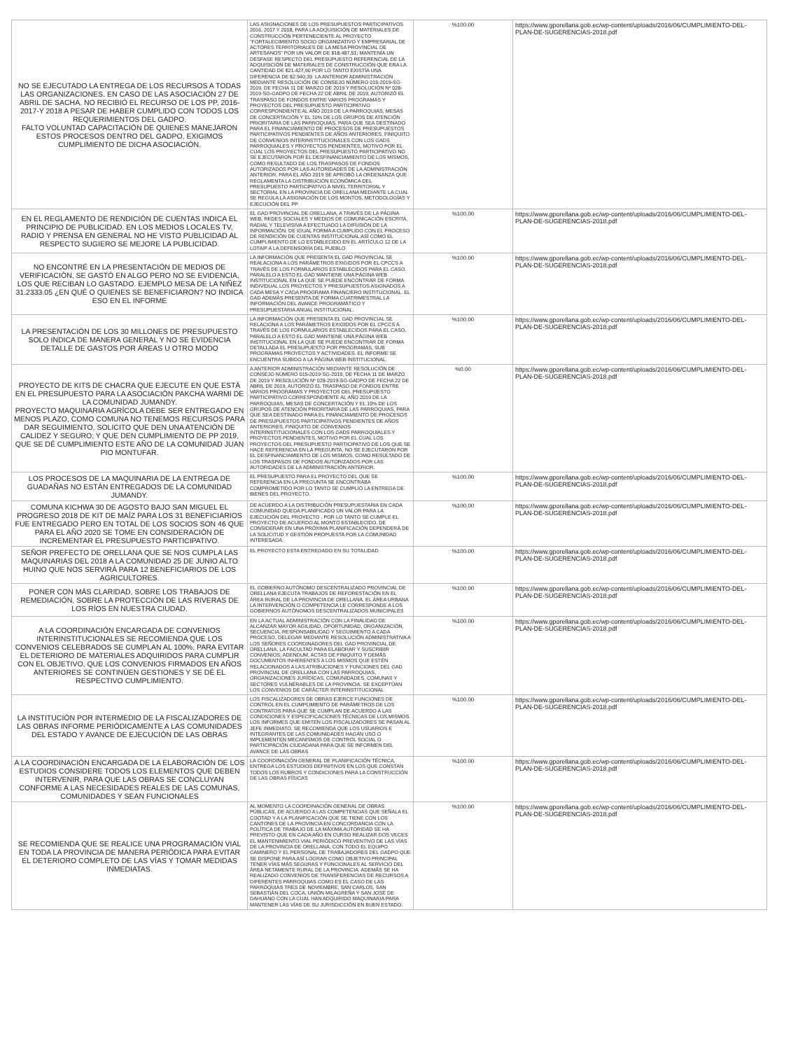| NO SE EJECUTADO LA ENTREGA DE LOS RECURSOS A TODAS LAS ORGANIZACIONES. EN CASO DE LAS ASOCIACIÓN 27 DE ABRIL DE SACHA. NO RECIBIÓ EL RECURSO DE LOS PP, 2016- 2017-Y 2018 A PESAR DE HABER CUMPLIDO CON TODOS LOS REQUERIMIENTOS DEL GADPO. FALTO VOLUNTAD CAPACITACIÓN DE QUIENES MANEJARON ESTOS PROCESOS DENTRO DEL GADPO, EXIGIMOS CUMPLIMIENTO DE DICHA ASOCIACIÓN. | LAS ASIGNACIONES DE LOS PRESUPUESTOS PARTICIPATIVOS 2016, 2017 Y 2018, PARA LA ADQUISICIÓN DE MATERIALES DE CONSTRUCCIÓN PERTENECIENTE AL PROYECTO "FORTALECIMIENTO SOCIO ORGANIZATIVO Y EMPRESARIAL DE ACTORES TERRITORIALES DE LA MESA PROVINCIAL DE ARTESANOS" POR UN VALOR DE $18.487,51; MANTENÍA UN DESFASE RESPECTO DEL PRESUPUESTO REFERENCIAL DE LA ADQUISICIÓN DE MATERIALES DE CONSTRUCCIÓN QUE ERA LA CANTIDAD DE $21.427,90 POR LO TANTO EXISTÍA UNA DIFERENCIA DE $2.940,39. LA ANTERIOR ADMINISTRACIÓN MEDIANTE RESOLUCIÓN DE CONSEJO NÚMERO 015-2019-SG-2019, DE FECHA 11 DE MARZO DE 2019 Y RESOLUCIÓN Nº 028-2019-SG-GADPO DE FECHA 22 DE ABRIL DE 2019, AUTORIZÓ EL TRASPASO DE FONDOS ENTRE VARIOS PROGRAMAS Y PROYECTOS DEL PRESUPUESTO PARTICIPATIVO CORRESPONDIENTE AL AÑO 2019 DE LA PARROQUIAS, MESAS DE CONCERTACIÓN Y EL 10% DE LOS GRUPOS DE ATENCIÓN PRIORITARIA DE LAS PARROQUIAS, PARA QUE SEA DESTINADO PARA EL FINANCIAMIENTO DE PROCESOS DE PRESUPUESTOS PARTICIPATIVOS PENDIENTES DE AÑOS ANTERIORES, FINIQUITO DE CONVENIOS INTERINSTITUCIONALES CON LOS GADS PARROQUIALES Y PROYECTOS PENDIENTES, MOTIVO POR EL CUAL LOS PROYECTOS DEL PRESUPUESTO PARTICIPATIVO NO SE EJECUTARON POR EL DESFINANCIAMIENTO DE LOS MISMOS, COMO RESULTADO DE LOS TRASPASOS DE FONDOS AUTORIZADOS POR LAS AUTORIDADES DE LA ADMINISTRACIÓN ANTERIOR. PARA EL AÑO 2019 SE APROBÓ LA ORDENANZA QUE REGLAMENTA LA DISTRIBUCIÓN ECONÓMICA DEL PRESUPUESTO PARTICIPATIVO A NIVEL TERRITORIAL Y SECTORIAL EN LA PROVINCIA DE ORELLANA MEDIANTE LA CUAL SE REGULA LA ASIGNACIÓN DE LOS MONTOS, METODOLOGÍAS Y EJECUCIÓN DEL PP. | %100.00 | https://www.gporellana.gob.ec/wp-content/uploads/2016/06/CUMPLIMIENTO-DEL-PLAN-DE-SUGERENCIAS-2018.pdf |
| EN EL REGLAMENTO DE RENDICIÓN DE CUENTAS INDICA EL PRINCIPIO DE PUBLICIDAD. EN LOS MEDIOS LOCALES TV, RADIO Y PRENSA EN GENERAL NO HE VISTO PUBLICIDAD AL RESPECTO SUGIERO SE MEJORE LA PUBLICIDAD. | EL GAD PROVINCIAL DE ORELLANA, A TRAVÉS DE LA PÁGINA WEB, REDES SOCIALES Y MEDIOS DE COMUNICACIÓN ESCRITA, RADIAL Y TELEVISIVA A EFECTUADO LA DIFUSIÓN DE LA INFORMACIÓN. DE IGUAL FORMA A CUMPLIDO CON EL PROCESO DE RENDICIÓN DE CUENTAS INSTITUCIONAL ASÍ COMO EL CUMPLIMIENTO DE LO ESTABLECIDO EN EL ARTÍCULO 12 DE LA LOTAIP A LA DEFENSORÍA DEL PUEBLO | %100.00 | https://www.gporellana.gob.ec/wp-content/uploads/2016/06/CUMPLIMIENTO-DEL-PLAN-DE-SUGERENCIAS-2018.pdf |
| NO ENCONTRÉ EN LA PRESENTACIÓN DE MEDIOS DE VERIFICACIÓN, SE GASTÓ EN ALGO PERO NO SE EVIDENCIA, LOS QUE RECIBAN LO GASTADO. EJEMPLO MESA DE LA NIÑEZ 31.2333.05 ¿EN QUÉ O QUIENES SE BENEFICIARON? NO INDICA ESO EN EL INFORME | LA INFORMACIÓN QUE PRESENTA EL GAD PROVINCIAL SE REALACIONA A LOS PARÁMETROS EXIGIDOS POR EL CPCCS A TRAVÉS DE LOS FORMULARIOS ESTABLECIDOS PARA EL CASO. PARALELO A ESTO EL GAD MANTIENE UNA PÁGINA WEB INSTITUCIONAL EN LA QUE SE PUEDE ENCONTRAR DE FORMA INDIVIDUAL LOS PROYECTOS Y PRESUPUESTOS ASIGNADOS A CADA MESA Y CADA PROGRAMA FINANCIERO INSTITUCIONAL. EL GAD ADEMÁS PRESENTA DE FORMA CUATRIMESTRAL LA INFORMACIÓN DEL AVANCE PROGRAMÁTICO Y PRESUPUESTARIA ANUAL INSTITUCIONAL. | %100.00 | https://www.gporellana.gob.ec/wp-content/uploads/2016/06/CUMPLIMIENTO-DEL-PLAN-DE-SUGERENCIAS-2018.pdf |
| LA PRESENTACIÓN DE LOS 30 MILLONES DE PRESUPUESTO SOLO INDICA DE MANERA GENERAL Y NO SE EVIDENCIA DETALLE DE GASTOS POR ÁREAS U OTRO MODO | LA INFORMACIÓN QUE PRESENTA EL GAD PROVINCIAL SE RELACIONA A LOS PARÁMETROS EXIGIDOS POR EL CPCCS A TRAVÉS DE LOS FORMULARIOS ESTABLECIDOS PARA EL CASO. PARALELO A ESTO EL GAD MANTIENE UNA PÁGINA WEB INSTITUCIONAL EN LA QUE SE PUEDE ENCONTRAR DE FORMA DETALLADA EL PRESUPUESTO POR PROGRAMAS, SUB PROGRAMAS PROYECTOS Y ACTIVIDADES. EL INFORME SE ENCUENTRA SUBIDO A LA PÁGINA WEB INSTITUCIONAL. | %100.00 | https://www.gporellana.gob.ec/wp-content/uploads/2016/06/CUMPLIMIENTO-DEL-PLAN-DE-SUGERENCIAS-2018.pdf |
| PROYECTO DE KITS DE CHACRA QUE EJECUTE EN QUE ESTÁ EN EL PRESUPUESTO PARA LA ASOCIACIÓN PAKCHA WARMI DE LA COMUNIDAD JUMANDY. PROYECTO MAQUINARIA AGRÍCOLA DEBE SER ENTREGADO EN MENOS PLAZO, COMO COMUNA NO TENEMOS RECURSOS PARA DAR SEGUIMIENTO, SOLICITO QUE DEN UNA ATENCIÓN DE CALIDEZ Y SEGURO; Y QUE DEN CUMPLIMIENTO DE PP 2019, QUE SE DÉ CUMPLIMIENTO ESTE AÑO DE LA COMUNIDAD JUAN PIO MONTUFAR. | A ANTERIOR ADMINISTRACIÓN MEDIANTE RESOLUCIÓN DE CONSEJO NÚMERO 015-2019-SG-2019, DE FECHA 11 DE MARZO DE 2019 Y RESOLUCIÓN Nº 028-2019-SG-GADPO DE FECHA 22 DE ABRIL DE 2019, AUTORIZÓ EL TRASPASO DE FONDOS ENTRE VARIOS PROGRAMAS Y PROYECTOS DEL PRESUPUESTO PARTICIPATIVO CORRESPONDIENTE AL AÑO 2019 DE LA PARROQUIAS, MESAS DE CONCERTACIÓN Y EL 10% DE LOS GRUPOS DE ATENCIÓN PRIORITARIA DE LAS PARROQUIAS, PARA QUE SEA DESTINADO PARA EL FINANCIAMIENTO DE PROCESOS DE PRESUPUESTOS PARTICIPATIVOS PENDIENTES DE AÑOS ANTERIORES, FINIQUITO DE CONVENIOS INTERINSTITUCIONALES CON LOS GADS PARROQUIALES Y PROYECTOS PENDIENTES, MOTIVO POR EL CUAL LOS PROYECTOS DEL PRESUPUESTO PARTICIPATIVO DE LOS QUE SE HACE REFERENCIA EN LA PREGUNTA, NO SE EJECUTARON POR EL DESFINANCIAMIENTO DE LOS MISMOS, COMO RESULTADO DE LOS TRASPASOS DE FONDOS AUTORIZADOS POR LAS AUTORIDADES DE LA ADMINISTRACIÓN ANTERIOR. | %0.00 | https://www.gporellana.gob.ec/wp-content/uploads/2016/06/CUMPLIMIENTO-DEL-PLAN-DE-SUGERENCIAS-2018.pdf |
| LOS PROCESOS DE LA MAQUINARIA DE LA ENTREGA DE GUADAÑAS NO ESTÁN ENTREGADOS DE LA COMUNIDAD JUMANDY. | EL PRESUPUESTO PARA EL PROYECTO DEL QUE SE REFERENCIA EN LA PREGUNTA SE ENCONTRABA COMPROMETIDO POR LO TANTO SE CUMPLIÓ LA ENTREGA DE BIENES DEL PROYECTO. | %100.00 | https://www.gporellana.gob.ec/wp-content/uploads/2016/06/CUMPLIMIENTO-DEL-PLAN-DE-SUGERENCIAS-2018.pdf |
| COMUNA KICHWA 30 DE AGOSTO BAJO SAN MIGUEL EL PROGRESO 2018 DE KIT DE MAÍZ PARA LOS 31 BENEFICIARIOS FUE ENTREGADO PERO EN TOTAL DE LOS SOCIOS SON 46 QUE PARA EL AÑO 2020 SE TOME EN CONSIDERACIÓN DE INCREMENTAR EL PRESUPUESTO PARTICIPATIVO. | DE ACUERDO A LA DISTRIBUCIÓN PRESUPUESTARIA EN CADA COMUNIDAD QUEDA PLANIFICADO UN VALOR PARA LA EJECUCIÓN DEL PROYECTO , POR LO TANTO SE CUMPLE EL PROYECTO DE ACUERDO AL MONTO ESTABLECIDO, DE CONSIDERAR EN UNA PRÓXIMA PLANIFICACIÓN DEPENDERÁ DE LA SOLICITUD Y GESTIÓN PROPUESTA POR LA COMUNIDAD INTERESADA. | %100.00 | https://www.gporellana.gob.ec/wp-content/uploads/2016/06/CUMPLIMIENTO-DEL-PLAN-DE-SUGERENCIAS-2018.pdf |
| SEÑOR PREFECTO DE ORELLANA QUE SE NOS CUMPLA LAS MAQUINARIAS DEL 2018 A LA COMUNIDAD 25 DE JUNIO ALTO HUINO QUE NOS SERVIRÁ PARA 12 BENEFICIARIOS DE LOS AGRICULTORES. | EL PROYECTO ESTA ENTREGADO EN SU TOTALIDAD | %100.00 | https://www.gporellana.gob.ec/wp-content/uploads/2016/06/CUMPLIMIENTO-DEL-PLAN-DE-SUGERENCIAS-2018.pdf |
| PONER CON MÁS CLARIDAD, SOBRE LOS TRABAJOS DE REMEDIACIÓN, SOBRE LA PROTECCIÓN DE LAS RIVERAS DE LOS RÍOS EN NUESTRA CIUDAD. | EL GOBIERNO AUTÓNOMO DESCENTRALIZADO PROVINCIAL DE ORELLANA EJECUTA TRABAJOS DE REFORESTACIÓN EN EL ÁREA RURAL DE LA PROVINCIA DE ORELLANA. EL ÁREA URBANA LA INTERVENCIÓN O COMPETENCIA LE CORRESPONDE A LOS GOBIERNOS AUTÓNOMOS DESCENTRALIZADOS MUNICIPALES | %100.00 | https://www.gporellana.gob.ec/wp-content/uploads/2016/06/CUMPLIMIENTO-DEL-PLAN-DE-SUGERENCIAS-2018.pdf |
| A LA COORDINACIÓN ENCARGADA DE CONVENIOS INTERINSTITUCIONALES SE RECOMIENDA QUE LOS CONVENIOS CELEBRADOS SE CUMPLAN AL 100%, PARA EVITAR EL DETERIORO DE MATERIALES ADQUIRIDOS PARA CUMPLIR CON EL OBJETIVO, QUE LOS CONVENIOS FIRMADOS EN AÑOS ANTERIORES SE CONTINÚEN GESTIONES Y SE DÉ EL RESPECTIVO CUMPLIMIENTO. | EN LA ACTUAL ADMINISTRACIÓN CON LA FINALIDAD DE ALCANZAR MAYOR AGILIDAD, OPORTUNIDAD, ORGANIZACIÓN, SECUENCIA, RESPONSABILIDAD Y SEGUIMIENTO A CADA PROCESO, DELEGAR MEDIANTE RESOLUCIÓN ADMINISTRATIVA A LOS SEÑORES COORDINADORES DEL GAD PROVINCIAL DE ORELLANA, LA FACULTAD PARA ELABORAR Y SUSCRIBIR CONVENIOS, ADENDUM, ACTAS DE FINIQUITO Y DEMÁS DOCUMENTOS INHERENTES A LOS MISMOS QUE ESTÉN RELACIONADOS A LAS ATRIBUCIONES Y FUNCIONES DEL GAD PROVINCIAL DE ORELLANA CON LAS PARROQUIAS, ORGANIZACIONES JURÍDICAS, COMUNIDADES, COMUNAS Y SECTORES VULNERABLES DE LA PROVINCIA. SE EXCEPTÚAN LOS CONVENIOS DE CARÁCTER INTERINSTITUCIONAL | %100.00 | https://www.gporellana.gob.ec/wp-content/uploads/2016/06/CUMPLIMIENTO-DEL-PLAN-DE-SUGERENCIAS-2018.pdf |
| LA INSTITUCIÓN POR INTERMEDIO DE LA FISCALIZADORES DE LAS OBRAS INFORME PERIÓDICAMENTE A LAS COMUNIDADES DEL ESTADO Y AVANCE DE EJECUCIÓN DE LAS OBRAS | LOS FISCALIZADORES DE OBRAS EJERCE FUNCIONES DE CONTROL EN EL CUMPLIMIENTO DE PARÁMETROS DE LOS CONTRATOS PARA QUE SE CUMPLAN DE ACUERDO A LAS CONDICIONES Y ESPECIFICACIONES TÉCNICAS DE LOS MISMOS. LOS INFORMES QUE EMITEN LOS FISCALIZADORES SE PASAN AL JEFE INMEDIATO. SE RECOMIENDA QUE LOS USUARIOS E INTEGRANTES DE LAS COMUNIDADES HAGAN USO O IMPLEMENTEN MECANISMOS DE CONTROL SOCIAL O PARTICIPACIÓN CIUDADANA PARA QUE SE INFORMEN DEL AVANCE DE LAS OBRAS. | %100.00 | https://www.gporellana.gob.ec/wp-content/uploads/2016/06/CUMPLIMIENTO-DEL-PLAN-DE-SUGERENCIAS-2018.pdf |
| A LA COORDINACIÓN ENCARGADA DE LA ELABORACIÓN DE LOS ESTUDIOS CONSIDERE TODOS LOS ELEMENTOS QUE DEBEN INTERVENIR, PARA QUE LAS OBRAS SE CONCLUYAN CONFORME A LAS NECESIDADES REALES DE LAS COMUNAS, COMUNIDADES Y SEAN FUNCIONALES | LA COORDINACIÓN GENERAL DE PLANIFICACIÓN TÉCNICA, ENTREGA LOS ESTUDIOS DEFINITIVOS EN LOS QUE CONSTAN TODOS LOS RUBROS Y CONDICIONES PARA LA CONSTRUCCIÓN DE LAS OBRAS FÍSICAS | %100.00 | https://www.gporellana.gob.ec/wp-content/uploads/2016/06/CUMPLIMIENTO-DEL-PLAN-DE-SUGERENCIAS-2018.pdf |
| SE RECOMIENDA QUE SE REALICE UNA PROGRAMACIÓN VIAL EN TODA LA PROVINCIA DE MANERA PERIÓDICA PARA EVITAR EL DETERIORO COMPLETO DE LAS VÍAS Y TOMAR MEDIDAS INMEDIATAS. | AL MOMENTO LA COORDINACIÓN GENERAL DE OBRAS PÚBLICAS, DE ACUERDO A LAS COMPETENCIAS QUE SEÑALA EL COOTAD Y A LA PLANIFICACIÓN QUE SE TIENE CON LOS CANTONES DE LA PROVINCIA EN CONCORDANCIA CON LA POLÍTICA DE TRABAJO DE LA MÁXIMA AUTORIDAD SE HA PREVISTO QUE EN CADA AÑO EN CURSO REALIZAR DOS VECES EL MANTENIMIENTO VIAL PERIÓDICO PREVENTIVO DE LAS VÍAS DE LA PROVINCIA DE ORELLANA, CON TODO EL EQUIPO CAMINERO Y EL PERSONAL DE TRABAJADORES DEL GADPO QUE SE DISPONE PARA ASÍ LOGRAR COMO OBJETIVO PRINCIPAL TENER VÍAS MÁS SEGURAS Y FUNCIONALES AL SERVICIO DEL ÁREA NETAMENTE RURAL DE LA PROVINCIA. ADEMÁS SE HA REALIZADO CONVENIOS DE TRANSFERENCIAS DE RECURSOS A DIFERENTES PARROQUIAS COMO ES EL CASO DE LAS PARROQUIAS TRES DE NOVIEMBRE, SAN CARLOS, SAN SEBASTIÁN DEL COCA, UNIÓN MILAGREÑA Y SAN JOSÉ DE DAHUANO CON LA CUAL HAN ADQUIRIDO MAQUINARIA PARA MANTENER LAS VÍAS DE SU JURISDICCIÓN EN BUEN ESTADO. | %100.00 | https://www.gporellana.gob.ec/wp-content/uploads/2016/06/CUMPLIMIENTO-DEL-PLAN-DE-SUGERENCIAS-2018.pdf |